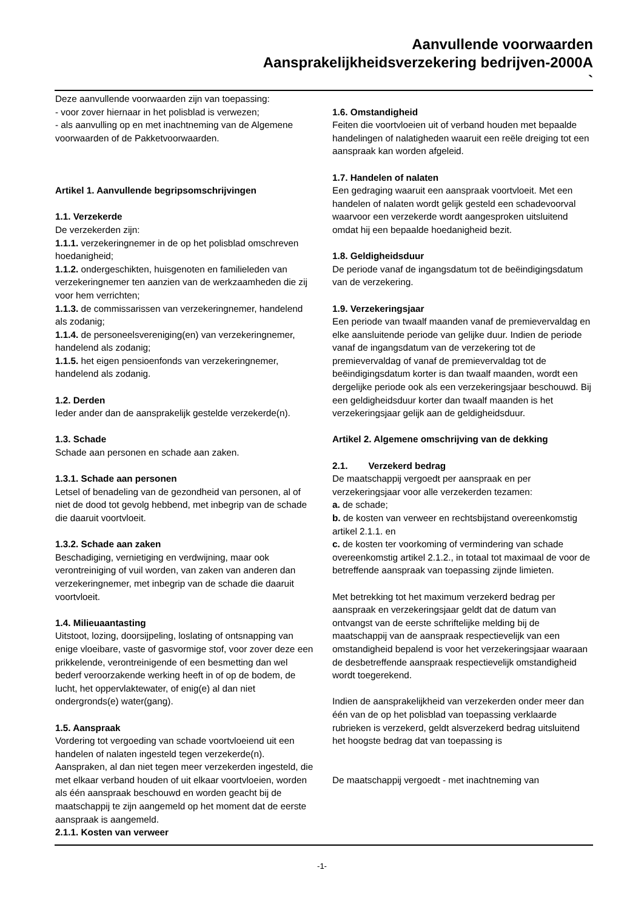Aanvullende voorwaarden
Aansprakelijkheidsverzekering bedrijven-2000A
`
Deze aanvullende voorwaarden zijn van toepassing:
- voor zover hiernaar in het polisblad is verwezen;
- als aanvulling op en met inachtneming van de Algemene voorwaarden of de Pakketvoorwaarden.
Artikel 1. Aanvullende begripsomschrijvingen
1.1. Verzekerde
De verzekerden zijn:
1.1.1. verzekeringnemer in de op het polisblad omschreven hoedanigheid;
1.1.2. ondergeschikten, huisgenoten en familieleden van verzekeringnemer ten aanzien van de werkzaamheden die zij voor hem verrichten;
1.1.3. de commissarissen van verzekeringnemer, handelend als zodanig;
1.1.4. de personeelsvereniging(en) van verzekeringnemer, handelend als zodanig;
1.1.5. het eigen pensioenfonds van verzekeringnemer, handelend als zodanig.
1.2. Derden
Ieder ander dan de aansprakelijk gestelde verzekerde(n).
1.3. Schade
Schade aan personen en schade aan zaken.
1.3.1. Schade aan personen
Letsel of benadeling van de gezondheid van personen, al of niet de dood tot gevolg hebbend, met inbegrip van de schade die daaruit voortvloeit.
1.3.2. Schade aan zaken
Beschadiging, vernietiging en verdwijning, maar ook verontreiniging of vuil worden, van zaken van anderen dan verzekeringnemer, met inbegrip van de schade die daaruit voortvloeit.
1.4. Milieuaantasting
Uitstoot, lozing, doorsijpeling, loslating of ontsnapping van enige vloeibare, vaste of gasvormige stof, voor zover deze een prikkelende, verontreinigende of een besmetting dan wel bederf veroorzakende werking heeft in of op de bodem, de lucht, het oppervlaktewater, of enig(e) al dan niet ondergronds(e) water(gang).
1.5. Aanspraak
Vordering tot vergoeding van schade voortvloeiend uit een handelen of nalaten ingesteld tegen verzekerde(n). Aanspraken, al dan niet tegen meer verzekerden ingesteld, die met elkaar verband houden of uit elkaar voortvloeien, worden als één aanspraak beschouwd en worden geacht bij de maatschappij te zijn aangemeld op het moment dat de eerste aanspraak is aangemeld.
2.1.1. Kosten van verweer
1.6. Omstandigheid
Feiten die voortvloeien uit of verband houden met bepaalde handelingen of nalatigheden waaruit een reële dreiging tot een aanspraak kan worden afgeleid.
1.7. Handelen of nalaten
Een gedraging waaruit een aanspraak voortvloeit. Met een handelen of nalaten wordt gelijk gesteld een schadevoorval waarvoor een verzekerde wordt aangesproken uitsluitend omdat hij een bepaalde hoedanigheid bezit.
1.8. Geldigheidsduur
De periode vanaf de ingangsdatum tot de beëindigingsdatum van de verzekering.
1.9. Verzekeringsjaar
Een periode van twaalf maanden vanaf de premievervaldag en elke aansluitende periode van gelijke duur. Indien de periode vanaf de ingangsdatum van de verzekering tot de premievervaldag of vanaf de premievervaldag tot de beëindigingsdatum korter is dan twaalf maanden, wordt een dergelijke periode ook als een verzekeringsjaar beschouwd. Bij een geldigheidsduur korter dan twaalf maanden is het verzekeringsjaar gelijk aan de geldigheidsduur.
Artikel 2. Algemene omschrijving van de dekking
2.1. Verzekerd bedrag
De maatschappij vergoedt per aanspraak en per verzekeringsjaar voor alle verzekerden tezamen:
a. de schade;
b. de kosten van verweer en rechtsbijstand overeenkomstig artikel 2.1.1. en
c. de kosten ter voorkoming of vermindering van schade overeenkomstig artikel 2.1.2., in totaal tot maximaal de voor de betreffende aanspraak van toepassing zijnde limieten.
Met betrekking tot het maximum verzekerd bedrag per aanspraak en verzekeringsjaar geldt dat de datum van ontvangst van de eerste schriftelijke melding bij de maatschappij van de aanspraak respectievelijk van een omstandigheid bepalend is voor het verzekeringsjaar waaraan de desbetreffende aanspraak respectievelijk omstandigheid wordt toegerekend.
Indien de aansprakelijkheid van verzekerden onder meer dan één van de op het polisblad van toepassing verklaarde rubrieken is verzekerd, geldt alsverzekerd bedrag uitsluitend het hoogste bedrag dat van toepassing is
De maatschappij vergoedt - met inachtneming van
-1-